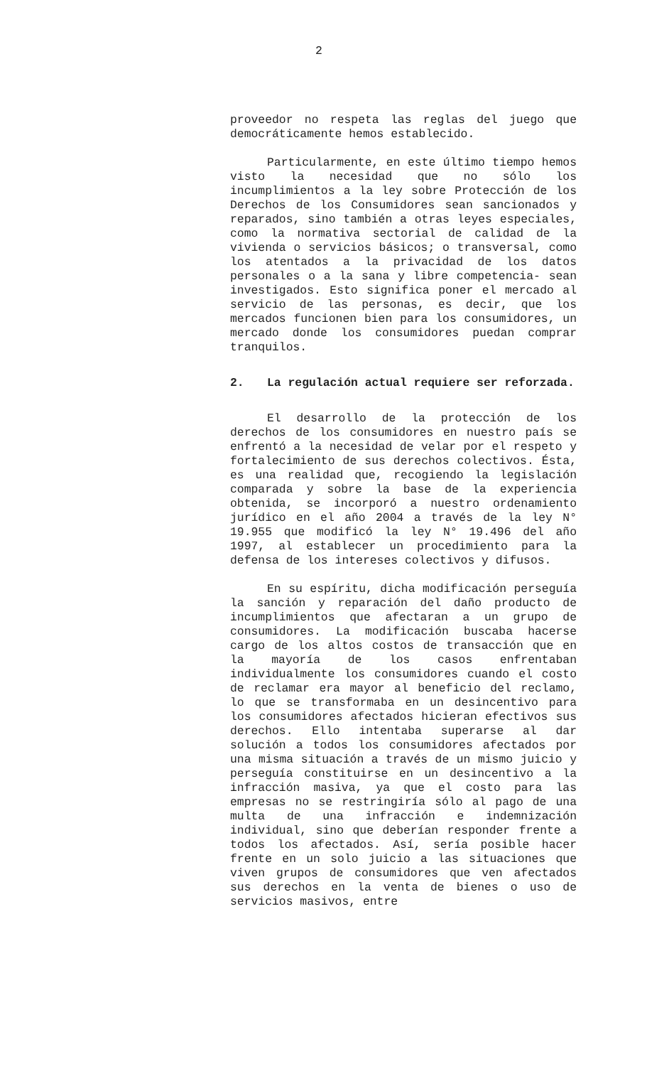2
proveedor no respeta las reglas del juego que democráticamente hemos establecido.
Particularmente, en este último tiempo hemos visto la necesidad que no sólo los incumplimientos a la ley sobre Protección de los Derechos de los Consumidores sean sancionados y reparados, sino también a otras leyes especiales, como la normativa sectorial de calidad de la vivienda o servicios básicos; o transversal, como los atentados a la privacidad de los datos personales o a la sana y libre competencia- sean investigados. Esto significa poner el mercado al servicio de las personas, es decir, que los mercados funcionen bien para los consumidores, un mercado donde los consumidores puedan comprar tranquilos.
2. La regulación actual requiere ser reforzada.
El desarrollo de la protección de los derechos de los consumidores en nuestro país se enfrentó a la necesidad de velar por el respeto y fortalecimiento de sus derechos colectivos. Ésta, es una realidad que, recogiendo la legislación comparada y sobre la base de la experiencia obtenida, se incorporó a nuestro ordenamiento jurídico en el año 2004 a través de la ley N° 19.955 que modificó la ley N° 19.496 del año 1997, al establecer un procedimiento para la defensa de los intereses colectivos y difusos.
En su espíritu, dicha modificación perseguía la sanción y reparación del daño producto de incumplimientos que afectaran a un grupo de consumidores. La modificación buscaba hacerse cargo de los altos costos de transacción que en la mayoría de los casos enfrentaban individualmente los consumidores cuando el costo de reclamar era mayor al beneficio del reclamo, lo que se transformaba en un desincentivo para los consumidores afectados hicieran efectivos sus derechos. Ello intentaba superarse al dar solución a todos los consumidores afectados por una misma situación a través de un mismo juicio y perseguía constituirse en un desincentivo a la infracción masiva, ya que el costo para las empresas no se restringiría sólo al pago de una multa de una infracción e indemnización individual, sino que deberían responder frente a todos los afectados. Así, sería posible hacer frente en un solo juicio a las situaciones que viven grupos de consumidores que ven afectados sus derechos en la venta de bienes o uso de servicios masivos, entre